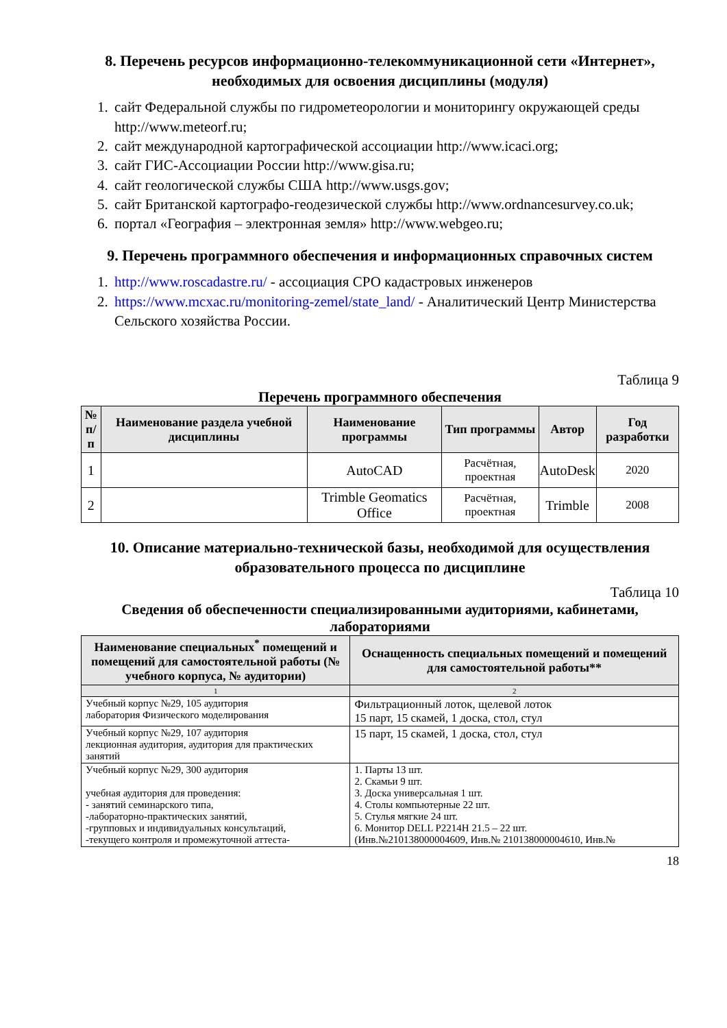8. Перечень ресурсов информационно-телекоммуникационной сети «Интернет», необходимых для освоения дисциплины (модуля)
1. сайт Федеральной службы по гидрометеорологии и мониторингу окружающей среды http://www.meteorf.ru;
2. сайт международной картографической ассоциации http://www.icaci.org;
3. сайт ГИС-Ассоциации России http://www.gisa.ru;
4. сайт геологической службы США http://www.usgs.gov;
5. сайт Британской картографо-геодезической службы http://www.ordnancesurvey.co.uk;
6. портал «География – электронная земля» http://www.webgeo.ru;
9. Перечень программного обеспечения и информационных справочных систем
1. http://www.roscadastre.ru/ - ассоциация СРО кадастровых инженеров
2. https://www.mcxac.ru/monitoring-zemel/state_land/ - Аналитический Центр Министерства Сельского хозяйства России.
Таблица 9
Перечень программного обеспечения
| № п/п | Наименование раздела учебной дисциплины | Наименование программы | Тип программы | Автор | Год разработки |
| --- | --- | --- | --- | --- | --- |
| 1 | | AutoCAD | Расчётная, проектная | AutoDesk | 2020 |
| 2 | | Trimble Geomatics Office | Расчётная, проектная | Trimble | 2008 |
10. Описание материально-технической базы, необходимой для осуществления образовательного процесса по дисциплине
Таблица 10
Сведения об обеспеченности специализированными аудиториями, кабинетами, лабораториями
| Наименование специальных<sup>*</sup> помещений и помещений для самостоятельной работы (№ учебного корпуса, № аудитории) | Оснащенность специальных помещений и помещений для самостоятельной работы** |
| --- | --- |
| 1 | 2 |
| Учебный корпус №29, 105 аудитория лаборатория Физического моделирования | Фильтрационный лоток, щелевой лоток 15 парт, 15 скамей, 1 доска, стол, стул |
| Учебный корпус №29, 107 аудитория лекционная аудитория, аудитория для практических занятий | 15 парт, 15 скамей, 1 доска, стол, стул |
| Учебный корпус №29, 300 аудитория учебная аудитория для проведения: - занятий семинарского типа, -лабораторно-практических занятий, -групповых и индивидуальных консультаций, -текущего контроля и промежуточной аттеста- | 1. Парты 13 шт. 2. Скамьи 9 шт. 3. Доска универсальная 1 шт. 4. Столы компьютерные 22 шт. 5. Стулья мягкие 24 шт. 6. Монитор DELL P2214H 21.5 – 22 шт. (Инв.№210138000004609, Инв.№ 210138000004610, Инв.№ |
18